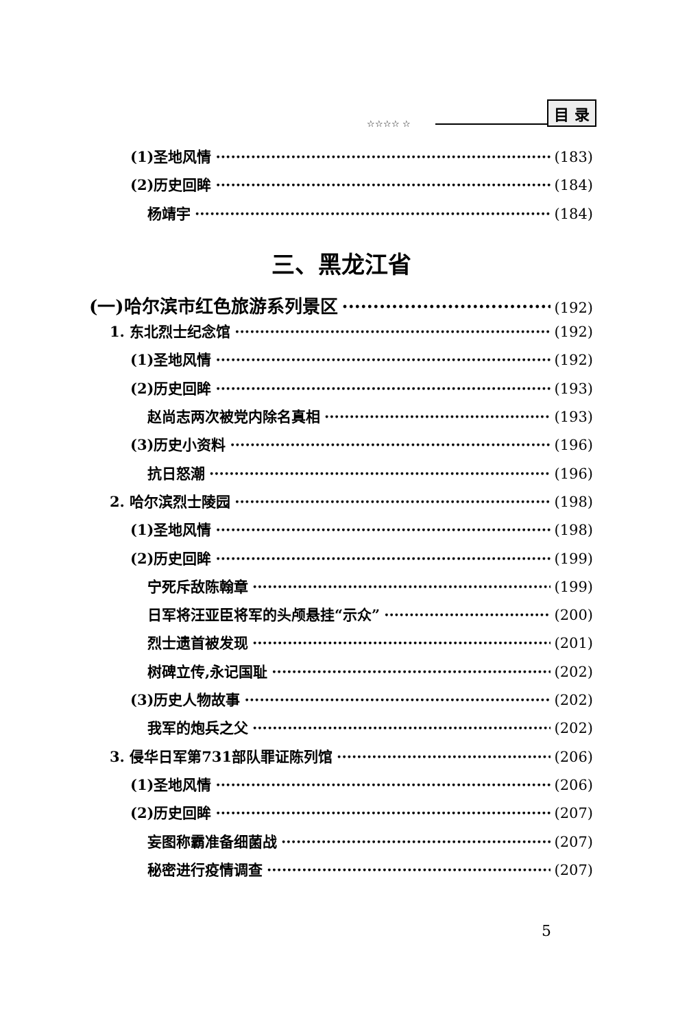☆☆☆☆ ☆
目 录
(1)圣地风情 (183)
(2)历史回眸 (184)
杨靖宇 (184)
三、黑龙江省
(一)哈尔滨市红色旅游系列景区 (192)
1. 东北烈士纪念馆 (192)
(1)圣地风情 (192)
(2)历史回眸 (193)
赵尚志两次被党内除名真相 (193)
(3)历史小资料 (196)
抗日怒潮 (196)
2. 哈尔滨烈士陵园 (198)
(1)圣地风情 (198)
(2)历史回眸 (199)
宁死斥敌陈翰章 (199)
日军将汪亚臣将军的头颅悬挂“示众” (200)
烈士遗首被发现 (201)
树碑立传,永记国耻 (202)
(3)历史人物故事 (202)
我军的炮兵之父 (202)
3. 侵华日军第731部队罪证陈列馆 (206)
(1)圣地风情 (206)
(2)历史回眸 (207)
妄图称霸准备细菌战 (207)
秘密进行疫情调查 (207)
5